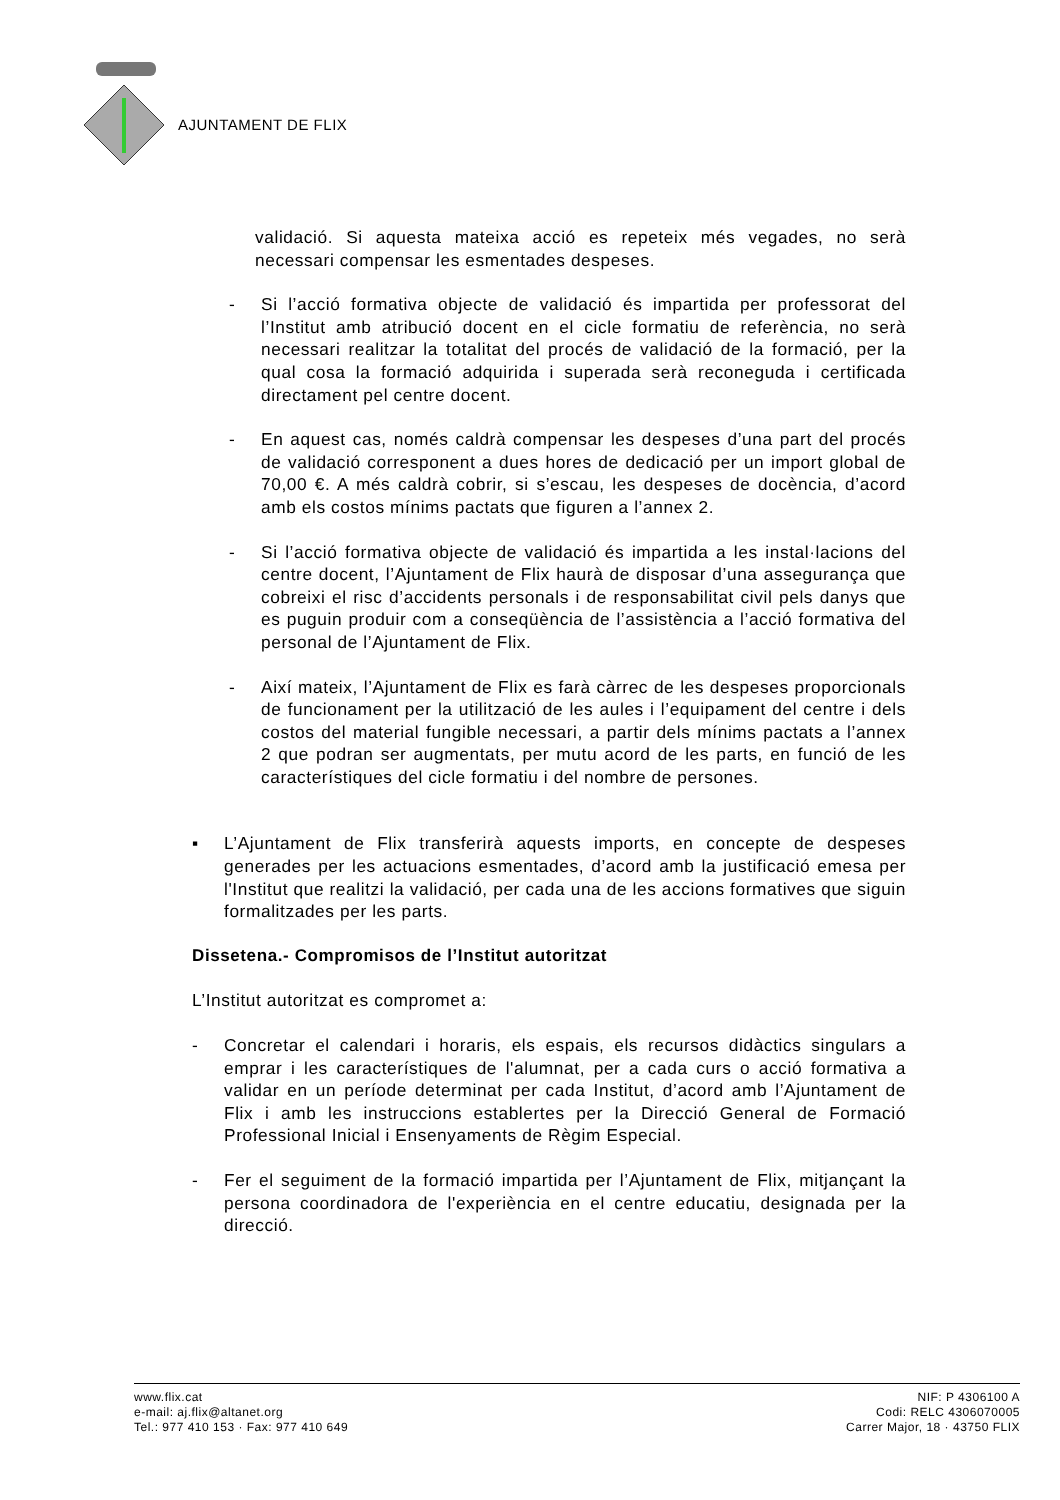AJUNTAMENT DE FLIX
validació. Si aquesta mateixa acció es repeteix més vegades, no serà necessari compensar les esmentades despeses.
- Si l’acció formativa objecte de validació és impartida per professorat del l’Institut amb atribució docent en el cicle formatiu de referència, no serà necessari realitzar la totalitat del procés de validació de la formació, per la qual cosa la formació adquirida i superada serà reconeguda i certificada directament pel centre docent.
- En aquest cas, només caldrà compensar les despeses d’una part del procés de validació corresponent a dues hores de dedicació per un import global de 70,00 €. A més caldrà cobrir, si s’escau, les despeses de docència, d’acord amb els costos mínims pactats que figuren a l’annex 2.
- Si l’acció formativa objecte de validació és impartida a les instal·lacions del centre docent, l’Ajuntament de Flix haurà de disposar d’una assegurança que cobreixi el risc d’accidents personals i de responsabilitat civil pels danys que es puguin produir com a conseqüència de l’assistència a l’acció formativa del personal de l’Ajuntament de Flix.
- Així mateix, l’Ajuntament de Flix es farà càrrec de les despeses proporcionals de funcionament per la utilització de les aules i l’equipament del centre i dels costos del material fungible necessari, a partir dels mínims pactats a l’annex 2 que podran ser augmentats, per mutu acord de les parts, en funció de les característiques del cicle formatiu i del nombre de persones.
▪ L’Ajuntament de Flix transferirà aquests imports, en concepte de despeses generades per les actuacions esmentades, d’acord amb la justificació emesa per l'Institut que realitzi la validació, per cada una de les accions formatives que siguin formalitzades per les parts.
Dissetena.- Compromisos de l’Institut autoritzat
L’Institut autoritzat es compromet a:
- Concretar el calendari i horaris, els espais, els recursos didàctics singulars a emprar i les característiques de l'alumnat, per a cada curs o acció formativa a validar en un període determinat per cada Institut, d’acord amb l’Ajuntament de Flix i amb les instruccions establertes per la Direcció General de Formació Professional Inicial i Ensenyaments de Règim Especial.
- Fer el seguiment de la formació impartida per l’Ajuntament de Flix, mitjançant la persona coordinadora de l'experiència en el centre educatiu, designada per la direcció.
www.flix.cat
e-mail: aj.flix@altanet.org
Tel.: 977 410 153 · Fax: 977 410 649
NIF: P 4306100 A
Codi: RELC 4306070005
Carrer Major, 18 · 43750 FLIX